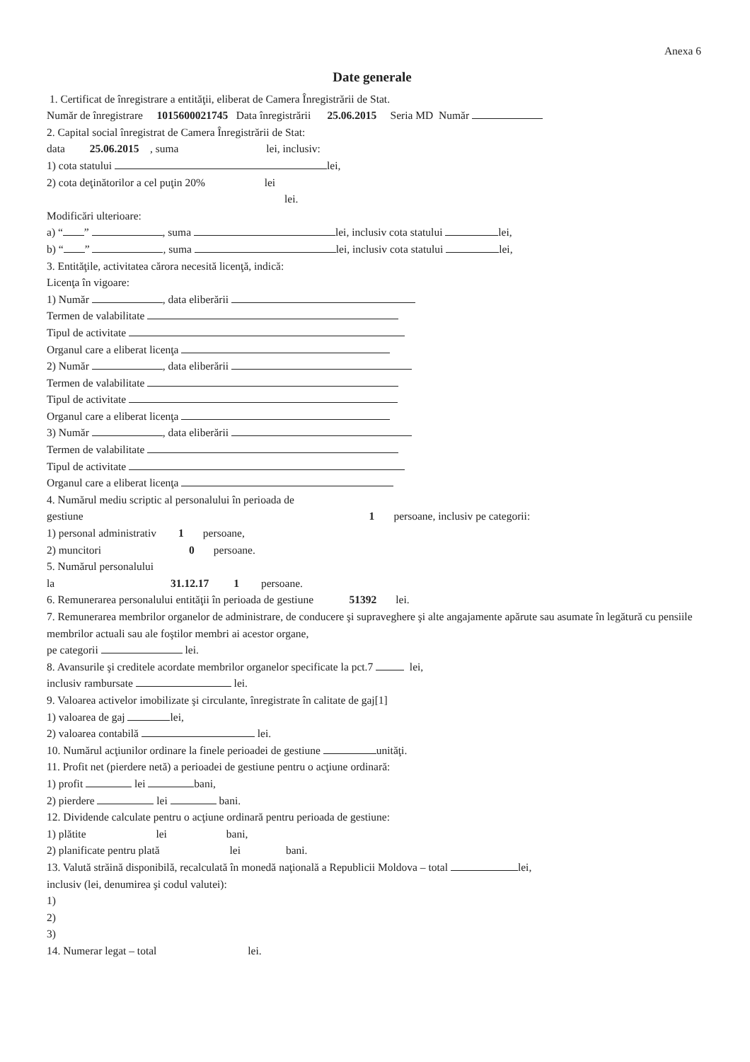Anexa 6
Date generale
1. Certificat de înregistrare a entităţii, eliberat de Camera Înregistrării de Stat.
Număr de înregistrare 1015600021745 Data înregistrării 25.06.2015 Seria MD Număr
2. Capital social înregistrat de Camera Înregistrării de Stat:
data 25.06.2015 , suma lei, inclusiv:
1) cota statului lei,
2) cota deţinătorilor a cel puţin 20% lei
lei.
Modificări ulterioare:
a) “ ” , suma lei, inclusiv cota statului lei,
b) “ ” , suma lei, inclusiv cota statului lei,
3. Entităţile, activitatea cărora necesită licenţă, indică:
Licenţa în vigoare:
1) Număr , data eliberării
Termen de valabilitate
Tipul de activitate
Organul care a eliberat licenţa
2) Număr , data eliberării
Termen de valabilitate
Tipul de activitate
Organul care a eliberat licenţa
3) Număr , data eliberării
Termen de valabilitate
Tipul de activitate
Organul care a eliberat licenţa
4. Numărul mediu scriptic al personalului în perioada de
gestiune 1 persoane, inclusiv pe categorii:
1) personal administrativ 1 persoane,
2) muncitori 0 persoane.
5. Numărul personalului
la 31.12.17 1 persoane.
6. Remunerarea personalului entităţii în perioada de gestiune 51392 lei.
7. Remunerarea membrilor organelor de administrare, de conducere şi supraveghere şi alte angajamente apărute sau asumate în legătură cu pensiile membrilor actuali sau ale foştilor membri ai acestor organe,
pe categorii lei.
8. Avansurile şi creditele acordate membrilor organelor specificate la pct.7 lei,
inclusiv rambursate lei.
9. Valoarea activelor imobilizate şi circulante, înregistrate în calitate de gaj[1]
1) valoarea de gaj lei,
2) valoarea contabilă lei.
10. Numărul acţiunilor ordinare la finele perioadei de gestiune unităţi.
11. Profit net (pierdere netă) a perioadei de gestiune pentru o acţiune ordinară:
1) profit lei bani,
2) pierdere lei bani.
12. Dividende calculate pentru o acţiune ordinară pentru perioada de gestiune:
1) plătite lei bani,
2) planificate pentru plată lei bani.
13. Valută străină disponibilă, recalculată în monedă naţională a Republicii Moldova – total lei,
inclusiv (lei, denumirea şi codul valutei):
1)
2)
3)
14. Numerar legat – total lei.